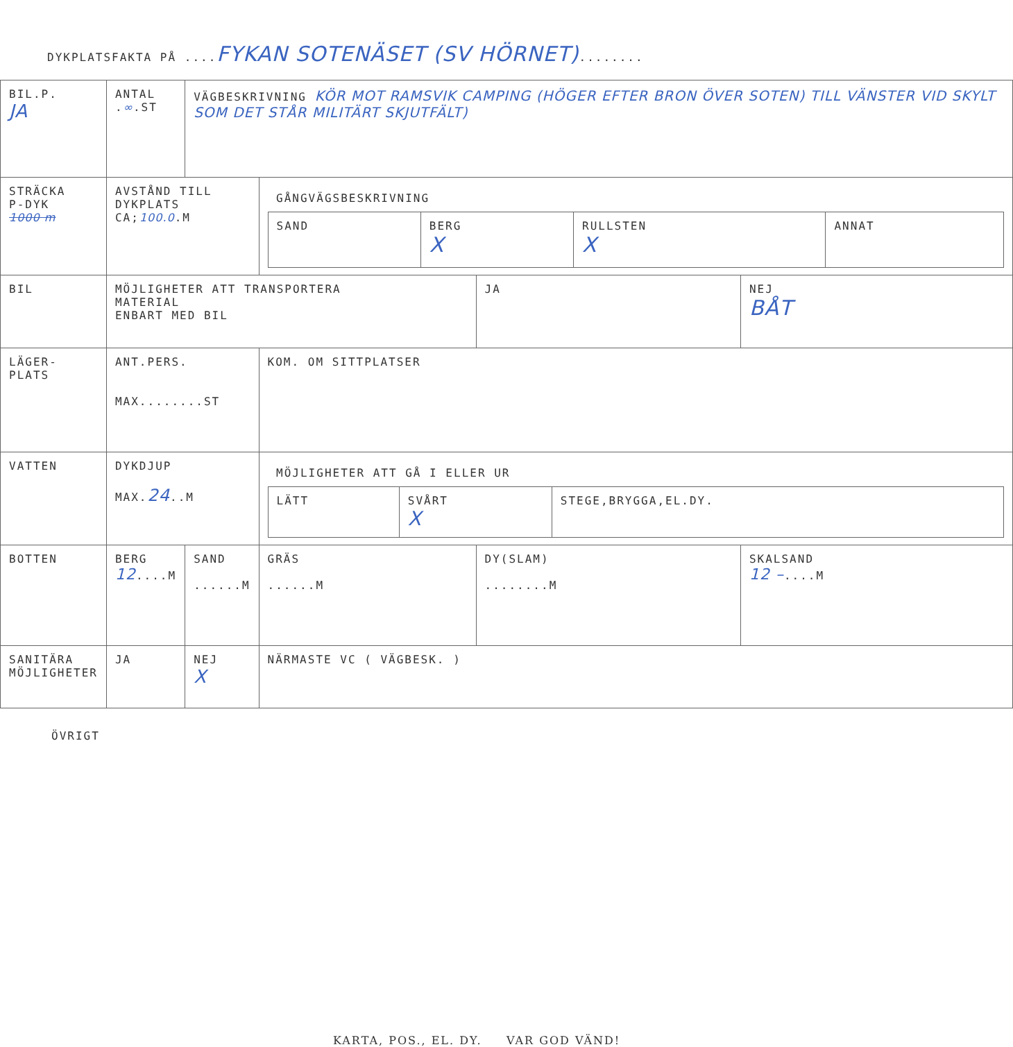DYKPLATSFAKTA PÅ ....FYKAN SOTENÄSET (SV HÖRNET)........
| BIL.P. JA | ANTAL . ∞ .ST | VÄGBESKRIVNING KÖR MOT RAMSVIK CAMPING (HÖGER EFTER BRON ÖVER SOTEN) TILL VÄNSTER VID SKYLT SOM DET STÅR MILITÄRT SKJUTFÄLT) | | | |
| STRÄCKA P-DYK 1000 m | AVSTÅND TILL DYKPLATS CA; 100.0 .M | | / GÅNGVÄGSBESKRIVNING / / / / / SAND / BERG X / RULLSTEN X / ANNAT / | | |
| BIL | MÖJLIGHETER ATT TRANSPORTERA MATERIAL ENBART MED BIL | | | JA | NEJ BÅT |
| LÄGER- PLATS | ANT.PERS. MAX........ST | | KOM. OM SITTPLATSER | | |
| VATTEN | DYKDJUP MAX. 24 ..M | | / MÖJLIGHETER ATT GÅ I ELLER UR / / / / LÄTT / SVÅRT X / STEGE,BRYGGA,EL.DY. / | | |
| BOTTEN | BERG 12 ....M | SAND ......M | GRÄS ......M | DY(SLAM) ........M | SKALSAND 12 – ....M |
| SANITÄRA MÖJLIGHETER | JA | NEJ X | NÄRMASTE VC ( VÄGBESK. ) | | |
ÖVRIGT
KARTA, POS., EL. DY. VAR GOD VÄND!